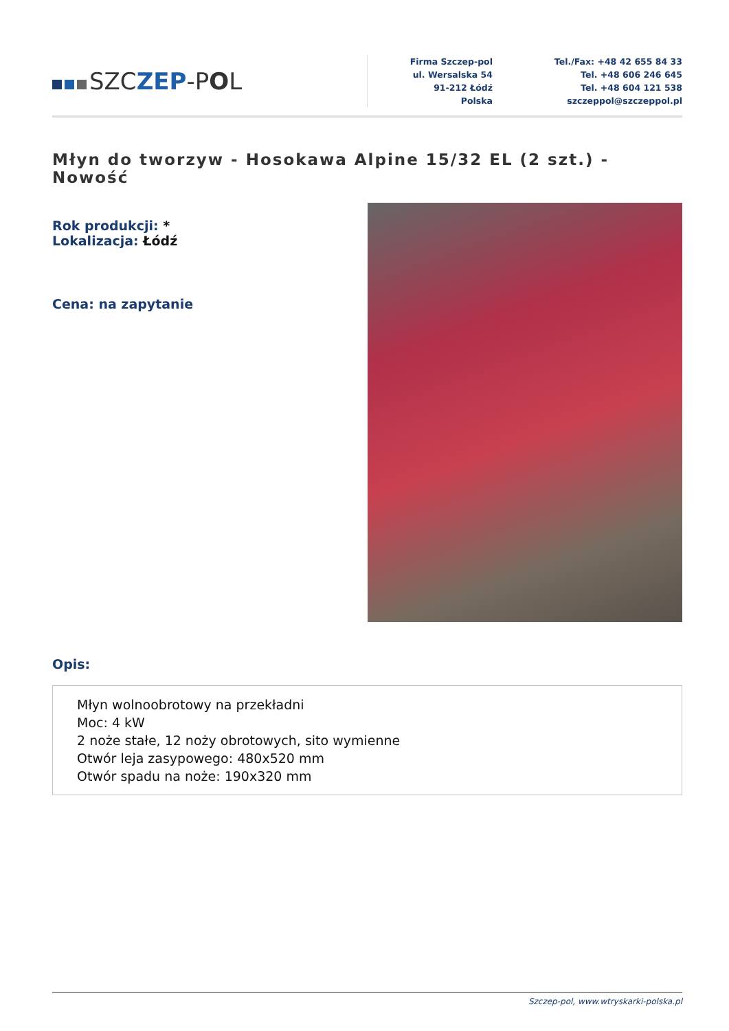SZCZEP-POL
Firma Szczep-pol
ul. Wersalska 54
91-212 Łódź
Polska
Tel./Fax: +48 42 655 84 33
Tel. +48 606 246 645
Tel. +48 604 121 538
szczeppol@szczeppol.pl
Młyn do tworzyw - Hosokawa Alpine 15/32 EL (2 szt.) - Nowość
Rok produkcji: *
Lokalizacja: Łódź
Cena: na zapytanie
Opis:
Młyn wolnoobrotowy na przekładni
Moc: 4 kW
2 noże stałe, 12 noży obrotowych, sito wymienne
Otwór leja zasypowego: 480x520 mm
Otwór spadu na noże: 190x320 mm
Szczep-pol, www.wtryskarki-polska.pl